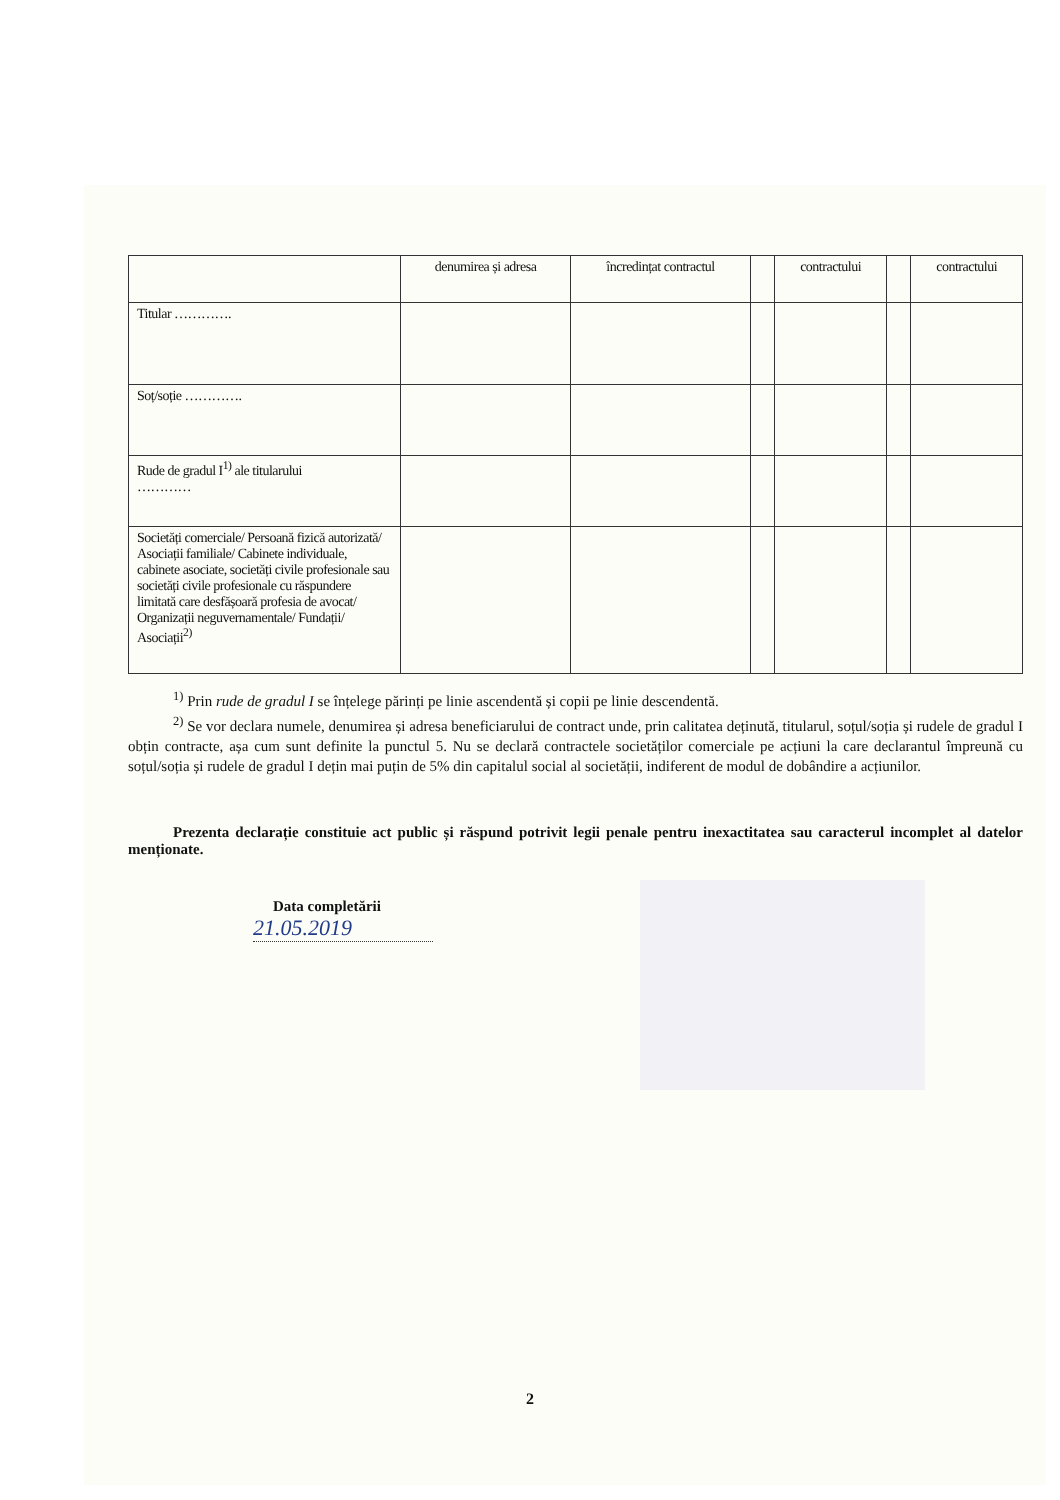| | denumirea și adresa | încredințat contractul | | contractului | | contractului |
| --- | --- | --- | --- | --- | --- | --- |
| Titular …………. | | | | | | |
| Soț/soție …………. | | | | | | |
| Rude de gradul I<sup>1)</sup> ale titularului ………… | | | | | | |
| Societăți comerciale/ Persoană fizică autorizată/ Asociații familiale/ Cabinete individuale, cabinete asociate, societăți civile profesionale sau societăți civile profesionale cu răspundere limitată care desfășoară profesia de avocat/ Organizații neguvernamentale/ Fundații/ Asociații<sup>2)</sup> | | | | | | |
<sup>1)</sup> Prin rude de gradul I se înțelege părinți pe linie ascendentă și copii pe linie descendentă.
<sup>2)</sup> Se vor declara numele, denumirea și adresa beneficiarului de contract unde, prin calitatea deținută, titularul, soțul/soția și rudele de gradul I obțin contracte, așa cum sunt definite la punctul 5. Nu se declară contractele societăților comerciale pe acțiuni la care declarantul împreună cu soțul/soția și rudele de gradul I dețin mai puțin de 5% din capitalul social al societății, indiferent de modul de dobândire a acțiunilor.
Prezenta declarație constituie act public și răspund potrivit legii penale pentru inexactitatea sau caracterul incomplet al datelor menționate.
Data completării
21.05.2019
2